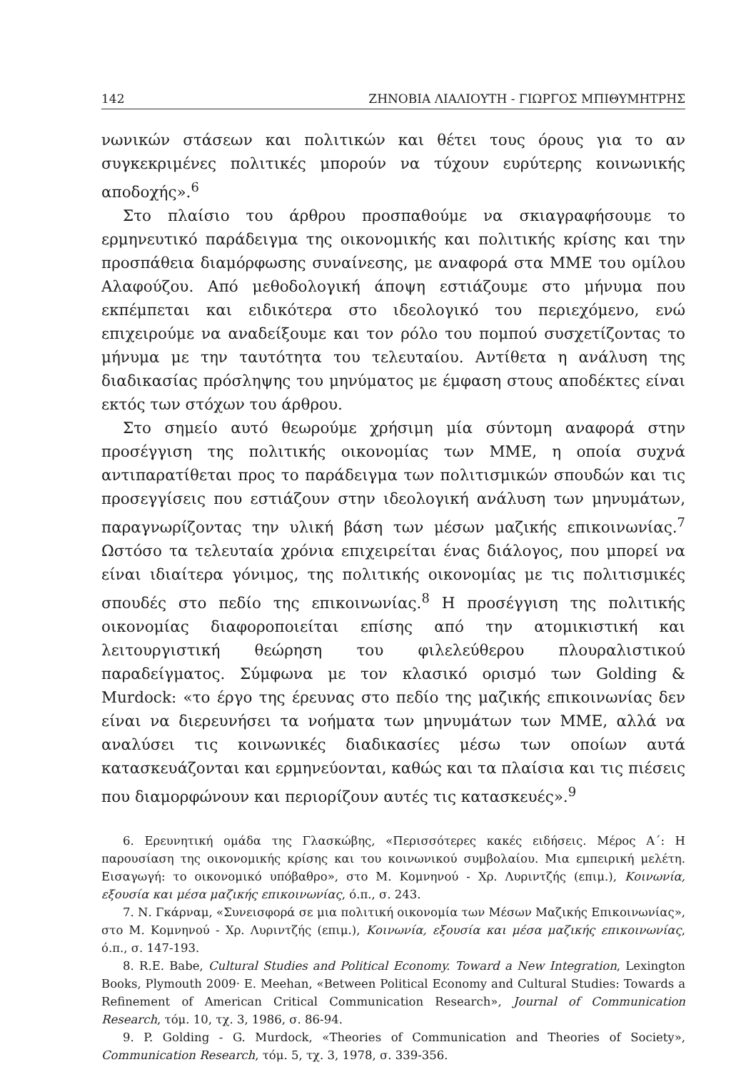142 ΖΗΝΟΒΙΑ ΛΙΑΛΙΟΥΤΗ - ΓΙΩΡΓΟΣ ΜΠΙΘΥΜΗΤΡΗΣ
νωνικών στάσεων και πολιτικών και θέτει τους όρους για το αν συγκεκριμένες πολιτικές μπορούν να τύχουν ευρύτερης κοινωνικής αποδοχής».<sup>6</sup>
Στο πλαίσιο του άρθρου προσπαθούμε να σκιαγραφήσουμε το ερμηνευτικό παράδειγμα της οικονομικής και πολιτικής κρίσης και την προσπάθεια διαμόρφωσης συναίνεσης, με αναφορά στα ΜΜΕ του ομίλου Αλαφούζου. Από μεθοδολογική άποψη εστιάζουμε στο μήνυμα που εκπέμπεται και ειδικότερα στο ιδεολογικό του περιεχόμενο, ενώ επιχειρούμε να αναδείξουμε και τον ρόλο του πομπού συσχετίζοντας το μήνυμα με την ταυτότητα του τελευταίου. Αντίθετα η ανάλυση της διαδικασίας πρόσληψης του μηνύματος με έμφαση στους αποδέκτες είναι εκτός των στόχων του άρθρου.
Στο σημείο αυτό θεωρούμε χρήσιμη μία σύντομη αναφορά στην προσέγγιση της πολιτικής οικονομίας των ΜΜΕ, η οποία συχνά αντιπαρατίθεται προς το παράδειγμα των πολιτισμικών σπουδών και τις προσεγγίσεις που εστιάζουν στην ιδεολογική ανάλυση των μηνυμάτων, παραγνωρίζοντας την υλική βάση των μέσων μαζικής επικοινωνίας.<sup>7</sup> Ωστόσο τα τελευταία χρόνια επιχειρείται ένας διάλογος, που μπορεί να είναι ιδιαίτερα γόνιμος, της πολιτικής οικονομίας με τις πολιτισμικές σπουδές στο πεδίο της επικοινωνίας.<sup>8</sup> Η προσέγγιση της πολιτικής οικονομίας διαφοροποιείται επίσης από την ατομικιστική και λειτουργιστική θεώρηση του φιλελεύθερου πλουραλιστικού παραδείγματος. Σύμφωνα με τον κλασικό ορισμό των Golding & Murdock: «το έργο της έρευνας στο πεδίο της μαζικής επικοινωνίας δεν είναι να διερευνήσει τα νοήματα των μηνυμάτων των ΜΜΕ, αλλά να αναλύσει τις κοινωνικές διαδικασίες μέσω των οποίων αυτά κατασκευάζονται και ερμηνεύονται, καθώς και τα πλαίσια και τις πιέσεις που διαμορφώνουν και περιορίζουν αυτές τις κατασκευές».<sup>9</sup>
6. Ερευνητική ομάδα της Γλασκώβης, «Περισσότερες κακές ειδήσεις. Μέρος Α΄: Η παρουσίαση της οικονομικής κρίσης και του κοινωνικού συμβολαίου. Μια εμπειρική μελέτη. Εισαγωγή: το οικονομικό υπόβαθρο», στο Μ. Κομνηνού - Χρ. Λυριντζής (επιμ.), Κοινωνία, εξουσία και μέσα μαζικής επικοινωνίας, ό.π., σ. 243.
7. Ν. Γκάρναμ, «Συνεισφορά σε μια πολιτική οικονομία των Μέσων Μαζικής Επικοινωνίας», στο Μ. Κομνηνού - Χρ. Λυριντζής (επιμ.), Κοινωνία, εξουσία και μέσα μαζικής επικοινωνίας, ό.π., σ. 147-193.
8. R.E. Babe, Cultural Studies and Political Economy. Toward a New Integration, Lexington Books, Plymouth 2009· E. Meehan, «Between Political Economy and Cultural Studies: Towards a Refinement of American Critical Communication Research», Journal of Communication Research, τόμ. 10, τχ. 3, 1986, σ. 86-94.
9. P. Golding - G. Murdock, «Theories of Communication and Theories of Society», Communication Research, τόμ. 5, τχ. 3, 1978, σ. 339-356.